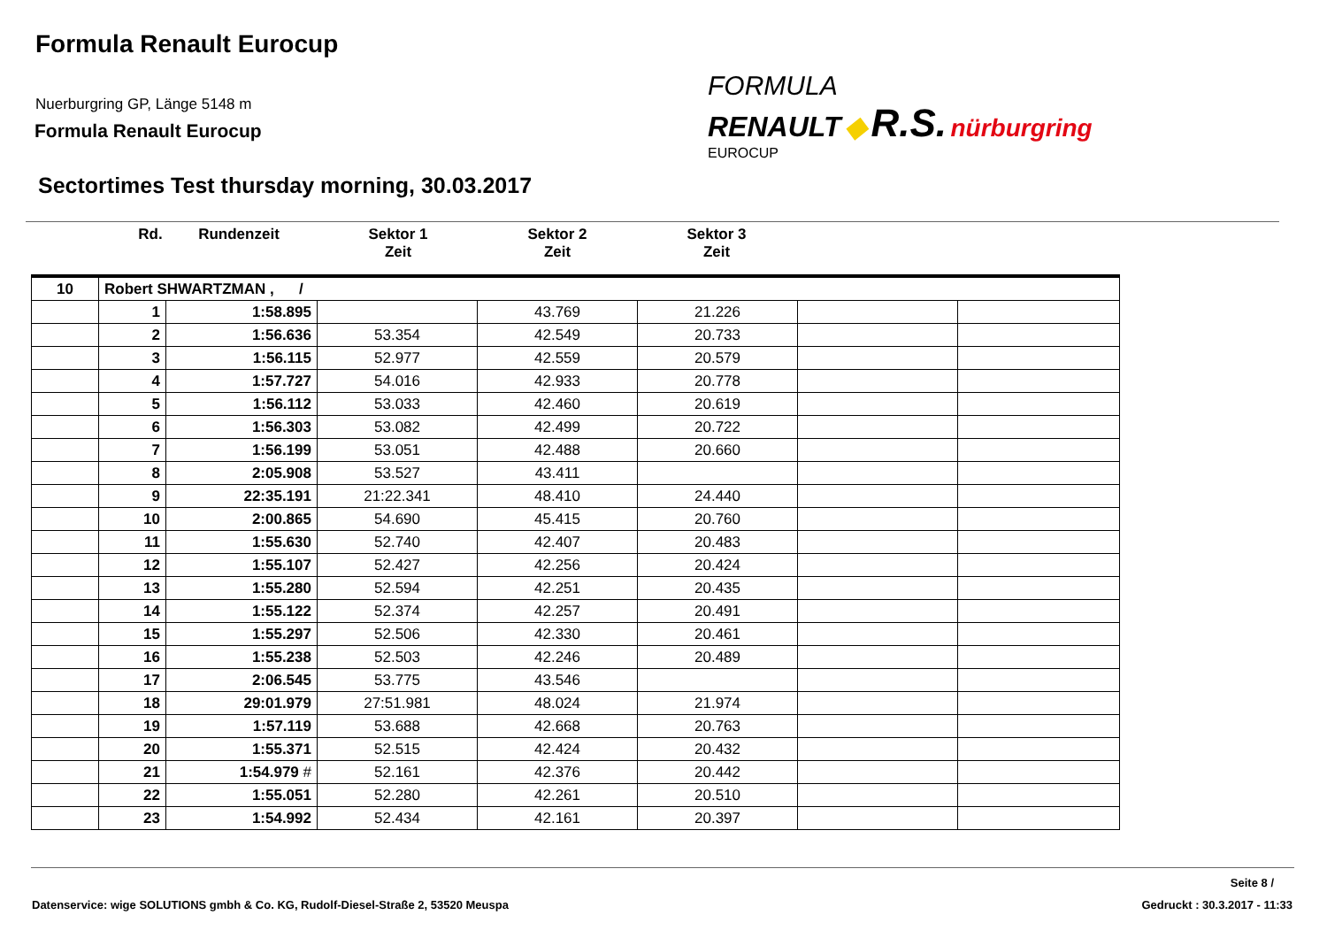Formula Renault Eurocup
Nuerburgring GP, Länge 5148 m
Formula Renault Eurocup
Sectortimes Test thursday morning, 30.03.2017
FORMULA
RENAULT ◆ R.S. nürburgring
EUROCUP
Rd. Rundenzeit Sektor 1
Zeit Sektor 2
Zeit Sektor 3
Zeit
| 10 | Robert SHWARTZMAN , / | | | | | | |
| | 1 | 1:58.895 | | 43.769 | 21.226 | | |
| | 2 | 1:56.636 | 53.354 | 42.549 | 20.733 | | |
| | 3 | 1:56.115 | 52.977 | 42.559 | 20.579 | | |
| | 4 | 1:57.727 | 54.016 | 42.933 | 20.778 | | |
| | 5 | 1:56.112 | 53.033 | 42.460 | 20.619 | | |
| | 6 | 1:56.303 | 53.082 | 42.499 | 20.722 | | |
| | 7 | 1:56.199 | 53.051 | 42.488 | 20.660 | | |
| | 8 | 2:05.908 | 53.527 | 43.411 | | | |
| | 9 | 22:35.191 | 21:22.341 | 48.410 | 24.440 | | |
| | 10 | 2:00.865 | 54.690 | 45.415 | 20.760 | | |
| | 11 | 1:55.630 | 52.740 | 42.407 | 20.483 | | |
| | 12 | 1:55.107 | 52.427 | 42.256 | 20.424 | | |
| | 13 | 1:55.280 | 52.594 | 42.251 | 20.435 | | |
| | 14 | 1:55.122 | 52.374 | 42.257 | 20.491 | | |
| | 15 | 1:55.297 | 52.506 | 42.330 | 20.461 | | |
| | 16 | 1:55.238 | 52.503 | 42.246 | 20.489 | | |
| | 17 | 2:06.545 | 53.775 | 43.546 | | | |
| | 18 | 29:01.979 | 27:51.981 | 48.024 | 21.974 | | |
| | 19 | 1:57.119 | 53.688 | 42.668 | 20.763 | | |
| | 20 | 1:55.371 | 52.515 | 42.424 | 20.432 | | |
| | 21 | 1:54.979 # | 52.161 | 42.376 | 20.442 | | |
| | 22 | 1:55.051 | 52.280 | 42.261 | 20.510 | | |
| | 23 | 1:54.992 | 52.434 | 42.161 | 20.397 | | |
Seite 8 /
Datenservice: wige SOLUTIONS gmbh & Co. KG, Rudolf-Diesel-Straße 2, 53520 Meuspa
Gedruckt : 30.3.2017 - 11:33